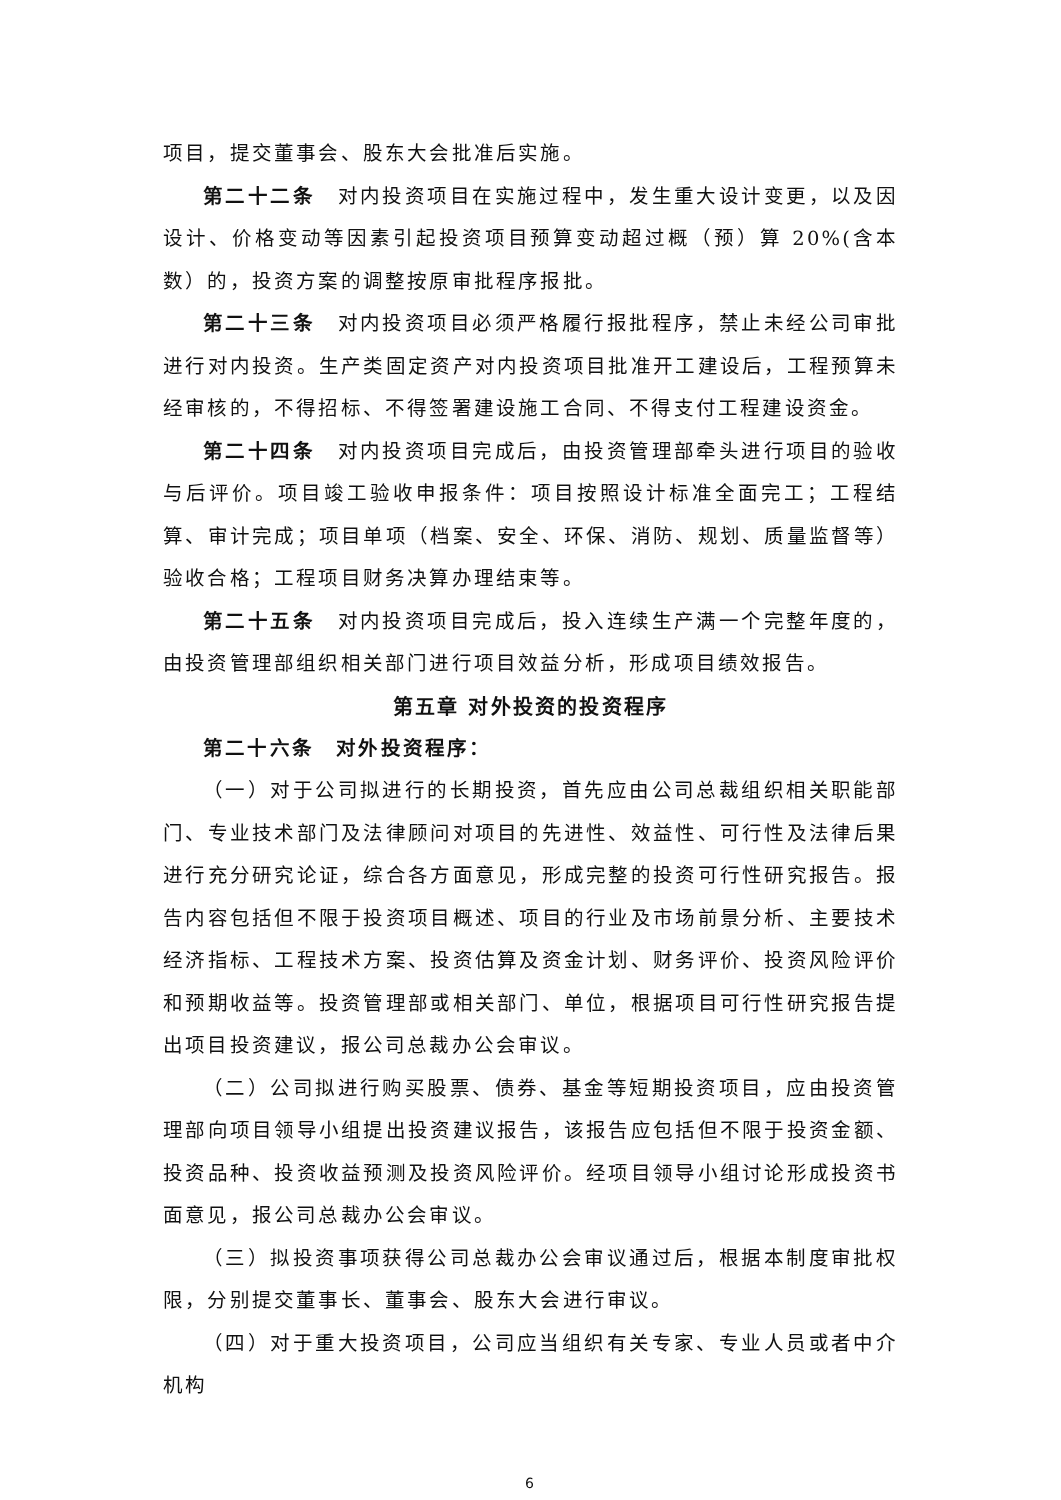项目，提交董事会、股东大会批准后实施。
第二十二条　对内投资项目在实施过程中，发生重大设计变更，以及因设计、价格变动等因素引起投资项目预算变动超过概（预）算 20%(含本数）的，投资方案的调整按原审批程序报批。
第二十三条　对内投资项目必须严格履行报批程序，禁止未经公司审批进行对内投资。生产类固定资产对内投资项目批准开工建设后，工程预算未经审核的，不得招标、不得签署建设施工合同、不得支付工程建设资金。
第二十四条　对内投资项目完成后，由投资管理部牵头进行项目的验收与后评价。项目竣工验收申报条件：项目按照设计标准全面完工；工程结算、审计完成；项目单项（档案、安全、环保、消防、规划、质量监督等）验收合格；工程项目财务决算办理结束等。
第二十五条　对内投资项目完成后，投入连续生产满一个完整年度的，由投资管理部组织相关部门进行项目效益分析，形成项目绩效报告。
第五章 对外投资的投资程序
第二十六条　对外投资程序：
（一）对于公司拟进行的长期投资，首先应由公司总裁组织相关职能部门、专业技术部门及法律顾问对项目的先进性、效益性、可行性及法律后果进行充分研究论证，综合各方面意见，形成完整的投资可行性研究报告。报告内容包括但不限于投资项目概述、项目的行业及市场前景分析、主要技术经济指标、工程技术方案、投资估算及资金计划、财务评价、投资风险评价和预期收益等。投资管理部或相关部门、单位，根据项目可行性研究报告提出项目投资建议，报公司总裁办公会审议。
（二）公司拟进行购买股票、债券、基金等短期投资项目，应由投资管理部向项目领导小组提出投资建议报告，该报告应包括但不限于投资金额、投资品种、投资收益预测及投资风险评价。经项目领导小组讨论形成投资书面意见，报公司总裁办公会审议。
（三）拟投资事项获得公司总裁办公会审议通过后，根据本制度审批权限，分别提交董事长、董事会、股东大会进行审议。
（四）对于重大投资项目，公司应当组织有关专家、专业人员或者中介机构
6